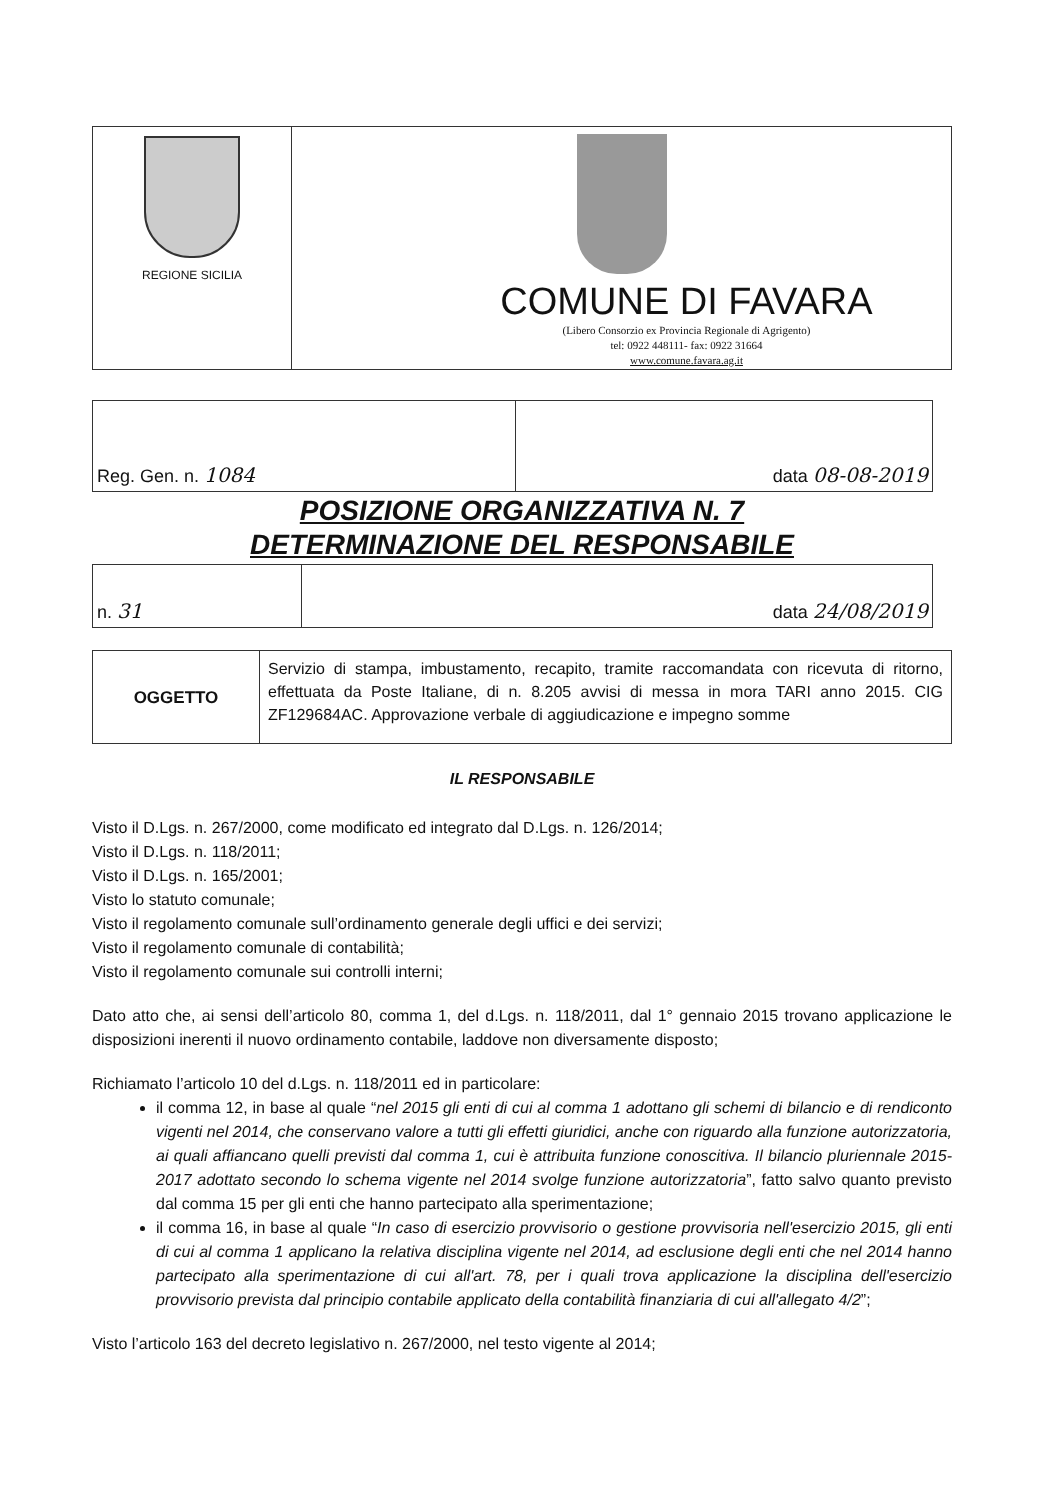| REGIONE SICILIA | COMUNE DI FAVARA (Libero Consorzio ex Provincia Regionale di Agrigento) tel: 0922 448111- fax: 0922 31664 www.comune.favara.ag.it |
| Reg. Gen. n. 1084 | data 08-08-2019 |
POSIZIONE ORGANIZZATIVA N. 7
DETERMINAZIONE DEL RESPONSABILE
| n. 31 | data 24/08/2019 |
| OGGETTO | Servizio di stampa, imbustamento, recapito, tramite raccomandata con ricevuta di ritorno, effettuata da Poste Italiane, di n. 8.205 avvisi di messa in mora TARI anno 2015. CIG ZF129684AC. Approvazione verbale di aggiudicazione e impegno somme |
IL RESPONSABILE
Visto il D.Lgs. n. 267/2000, come modificato ed integrato dal D.Lgs. n. 126/2014;
Visto il D.Lgs. n. 118/2011;
Visto il D.Lgs. n. 165/2001;
Visto lo statuto comunale;
Visto il regolamento comunale sull’ordinamento generale degli uffici e dei servizi;
Visto il regolamento comunale di contabilità;
Visto il regolamento comunale sui controlli interni;
Dato atto che, ai sensi dell’articolo 80, comma 1, del d.Lgs. n. 118/2011, dal 1° gennaio 2015 trovano applicazione le disposizioni inerenti il nuovo ordinamento contabile, laddove non diversamente disposto;
Richiamato l’articolo 10 del d.Lgs. n. 118/2011 ed in particolare:
il comma 12, in base al quale “nel 2015 gli enti di cui al comma 1 adottano gli schemi di bilancio e di rendiconto vigenti nel 2014, che conservano valore a tutti gli effetti giuridici, anche con riguardo alla funzione autorizzatoria, ai quali affiancano quelli previsti dal comma 1, cui è attribuita funzione conoscitiva. Il bilancio pluriennale 2015-2017 adottato secondo lo schema vigente nel 2014 svolge funzione autorizzatoria”, fatto salvo quanto previsto dal comma 15 per gli enti che hanno partecipato alla sperimentazione;
il comma 16, in base al quale “In caso di esercizio provvisorio o gestione provvisoria nell'esercizio 2015, gli enti di cui al comma 1 applicano la relativa disciplina vigente nel 2014, ad esclusione degli enti che nel 2014 hanno partecipato alla sperimentazione di cui all'art. 78, per i quali trova applicazione la disciplina dell'esercizio provvisorio prevista dal principio contabile applicato della contabilità finanziaria di cui all'allegato 4/2”;
Visto l’articolo 163 del decreto legislativo n. 267/2000, nel testo vigente al 2014;